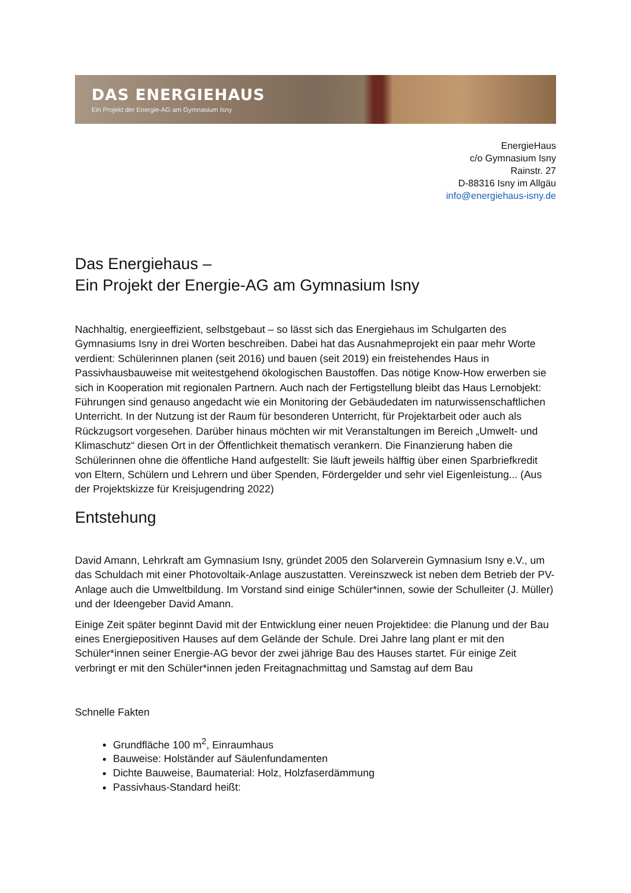DAS ENERGIEHAUS
Ein Projekt der Energie-AG am Gymnasium Isny
EnergieHaus
c/o Gymnasium Isny
Rainstr. 27
D-88316 Isny im Allgäu
info@energiehaus-isny.de
Das Energiehaus –
Ein Projekt der Energie-AG am Gymnasium Isny
Nachhaltig, energieeffizient, selbstgebaut – so lässt sich das Energiehaus im Schulgarten des Gymnasiums Isny in drei Worten beschreiben. Dabei hat das Ausnahmeprojekt ein paar mehr Worte verdient: Schülerinnen planen (seit 2016) und bauen (seit 2019) ein freistehendes Haus in Passivhausbauweise mit weitestgehend ökologischen Baustoffen. Das nötige Know-How erwerben sie sich in Kooperation mit regionalen Partnern. Auch nach der Fertigstellung bleibt das Haus Lernobjekt: Führungen sind genauso angedacht wie ein Monitoring der Gebäudedaten im naturwissenschaftlichen Unterricht. In der Nutzung ist der Raum für besonderen Unterricht, für Projektarbeit oder auch als Rückzugsort vorgesehen. Darüber hinaus möchten wir mit Veranstaltungen im Bereich „Umwelt- und Klimaschutz“ diesen Ort in der Öffentlichkeit thematisch verankern. Die Finanzierung haben die Schülerinnen ohne die öffentliche Hand aufgestellt: Sie läuft jeweils hälftig über einen Sparbriefkredit von Eltern, Schülern und Lehrern und über Spenden, Fördergelder und sehr viel Eigenleistung... (Aus der Projektskizze für Kreisjugendring 2022)
Entstehung
David Amann, Lehrkraft am Gymnasium Isny, gründet 2005 den Solarverein Gymnasium Isny e.V., um das Schuldach mit einer Photovoltaik-Anlage auszustatten. Vereinszweck ist neben dem Betrieb der PV-Anlage auch die Umweltbildung. Im Vorstand sind einige Schüler*innen, sowie der Schulleiter (J. Müller) und der Ideengeber David Amann.
Einige Zeit später beginnt David mit der Entwicklung einer neuen Projektidee: die Planung und der Bau eines Energiepositiven Hauses auf dem Gelände der Schule. Drei Jahre lang plant er mit den Schüler*innen seiner Energie-AG bevor der zwei jährige Bau des Hauses startet. Für einige Zeit verbringt er mit den Schüler*innen jeden Freitagnachmittag und Samstag auf dem Bau
Schnelle Fakten
Grundfläche 100 m<sup>2</sup>, Einraumhaus
Bauweise: Holständer auf Säulenfundamenten
Dichte Bauweise, Baumaterial: Holz, Holzfaserdämmung
Passivhaus-Standard heißt: